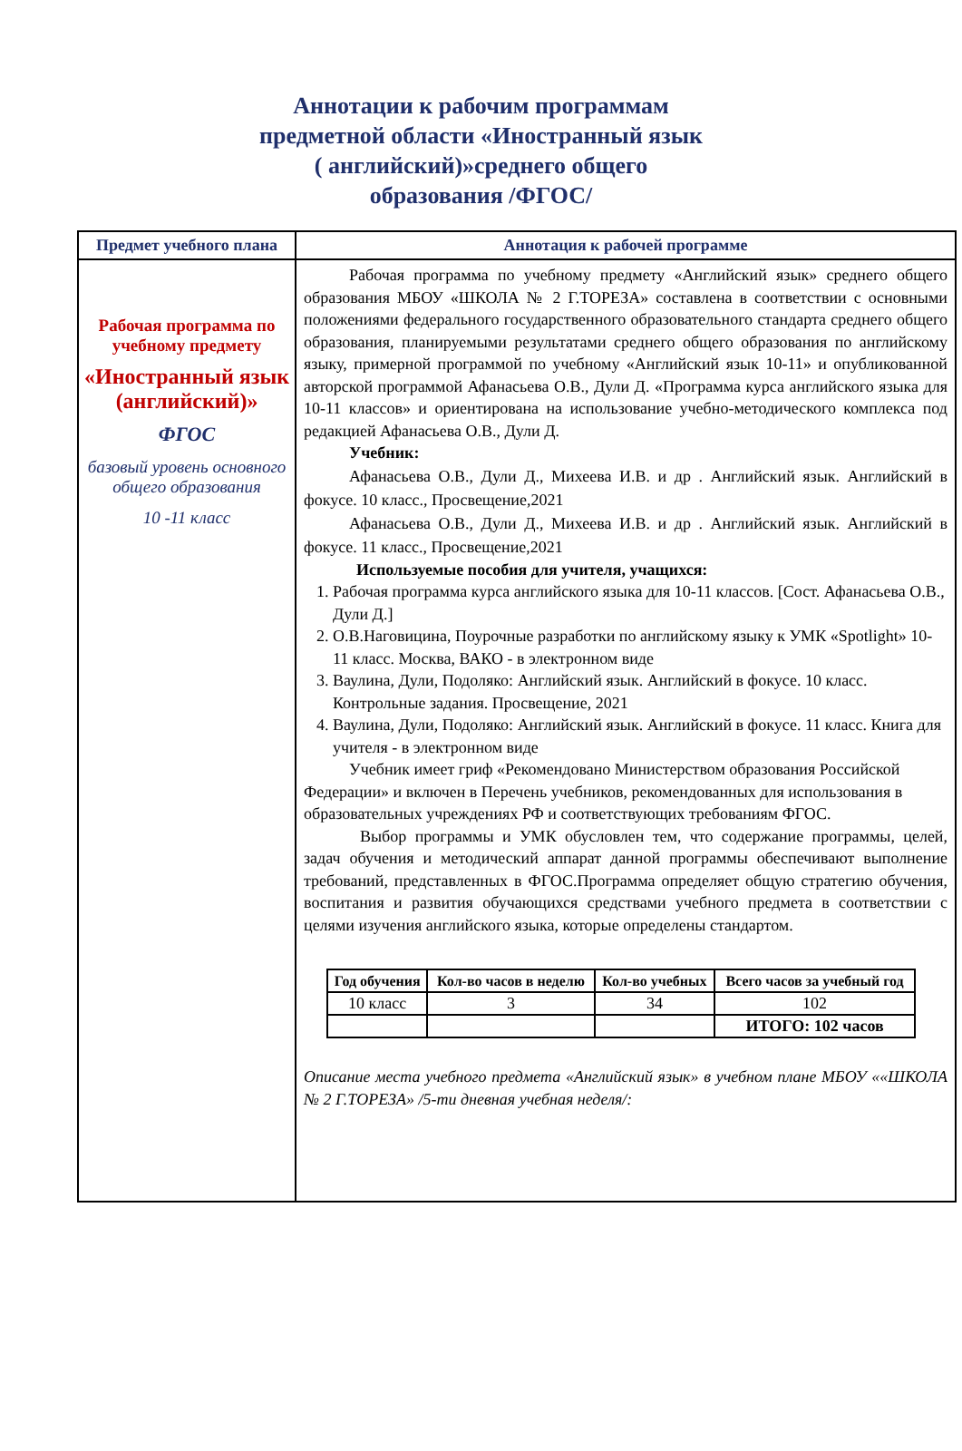Аннотации к рабочим программам
предметной области «Иностранный язык
( английский)»среднего общего
образования /ФГОС/
| Предмет учебного плана | Аннотация к рабочей программе |
| --- | --- |
| Рабочая программа по учебному предмету «Иностранный язык (английский)» ФГОС базовый уровень основного общего образования 10 -11 класс | Рабочая программа по учебному предмету «Английский язык» среднего общего образования МБОУ «ШКОЛА № 2 Г.ТОРЕЗА» составлена в соответствии с основными положениями федерального государственного образовательного стандарта среднего общего образования, планируемыми результатами среднего общего образования по английскому языку, примерной программой по учебному «Английский язык 10-11» и опубликованной авторской программой Афанасьева О.В., Дули Д. «Программа курса английского языка для 10-11 классов» и ориентирована на использование учебно-методического комплекса под редакцией Афанасьева О.В., Дули Д. Учебник: Афанасьева О.В., Дули Д., Михеева И.В. и др . Английский язык. Английский в фокусе. 10 класс., Просвещение,2021 Афанасьева О.В., Дули Д., Михеева И.В. и др . Английский язык. Английский в фокусе. 11 класс., Просвещение,2021 Используемые пособия для учителя, учащихся: 1. Рабочая программа курса английского языка для 10-11 классов. [Сост. Афанасьева О.В., Дули Д.] 2. О.В.Наговицина, Поурочные разработки по английскому языку к УМК «Spotlight» 10-11 класс. Москва, ВАКО - в электронном виде 3. Ваулина, Дули, Подоляко: Английский язык. Английский в фокусе. 10 класс. Контрольные задания. Просвещение, 2021 4. Ваулина, Дули, Подоляко: Английский язык. Английский в фокусе. 11 класс. Книга для учителя - в электронном виде Учебник имеет гриф «Рекомендовано Министерством образования Российской Федерации» и включен в Перечень учебников, рекомендованных для использования в образовательных учреждениях РФ и соответствующих требованиям ФГОС. Выбор программы и УМК обусловлен тем, что содержание программы, целей, задач обучения и методический аппарат данной программы обеспечивают выполнение требований, представленных в ФГОС.Программа определяет общую стратегию обучения, воспитания и развития обучающихся средствами учебного предмета в соответствии с целями изучения английского языка, которые определены стандартом. / Год обучения / Кол-во часов в неделю / Кол-во учебных / Всего часов за учебный год / / 10 класс / 3 / 34 / 102 / / / / / ИТОГО: 102 часов / Описание места учебного предмета «Английский язык» в учебном плане МБОУ ««ШКОЛА № 2 Г.ТОРЕЗА» /5-ти дневная учебная неделя/: |